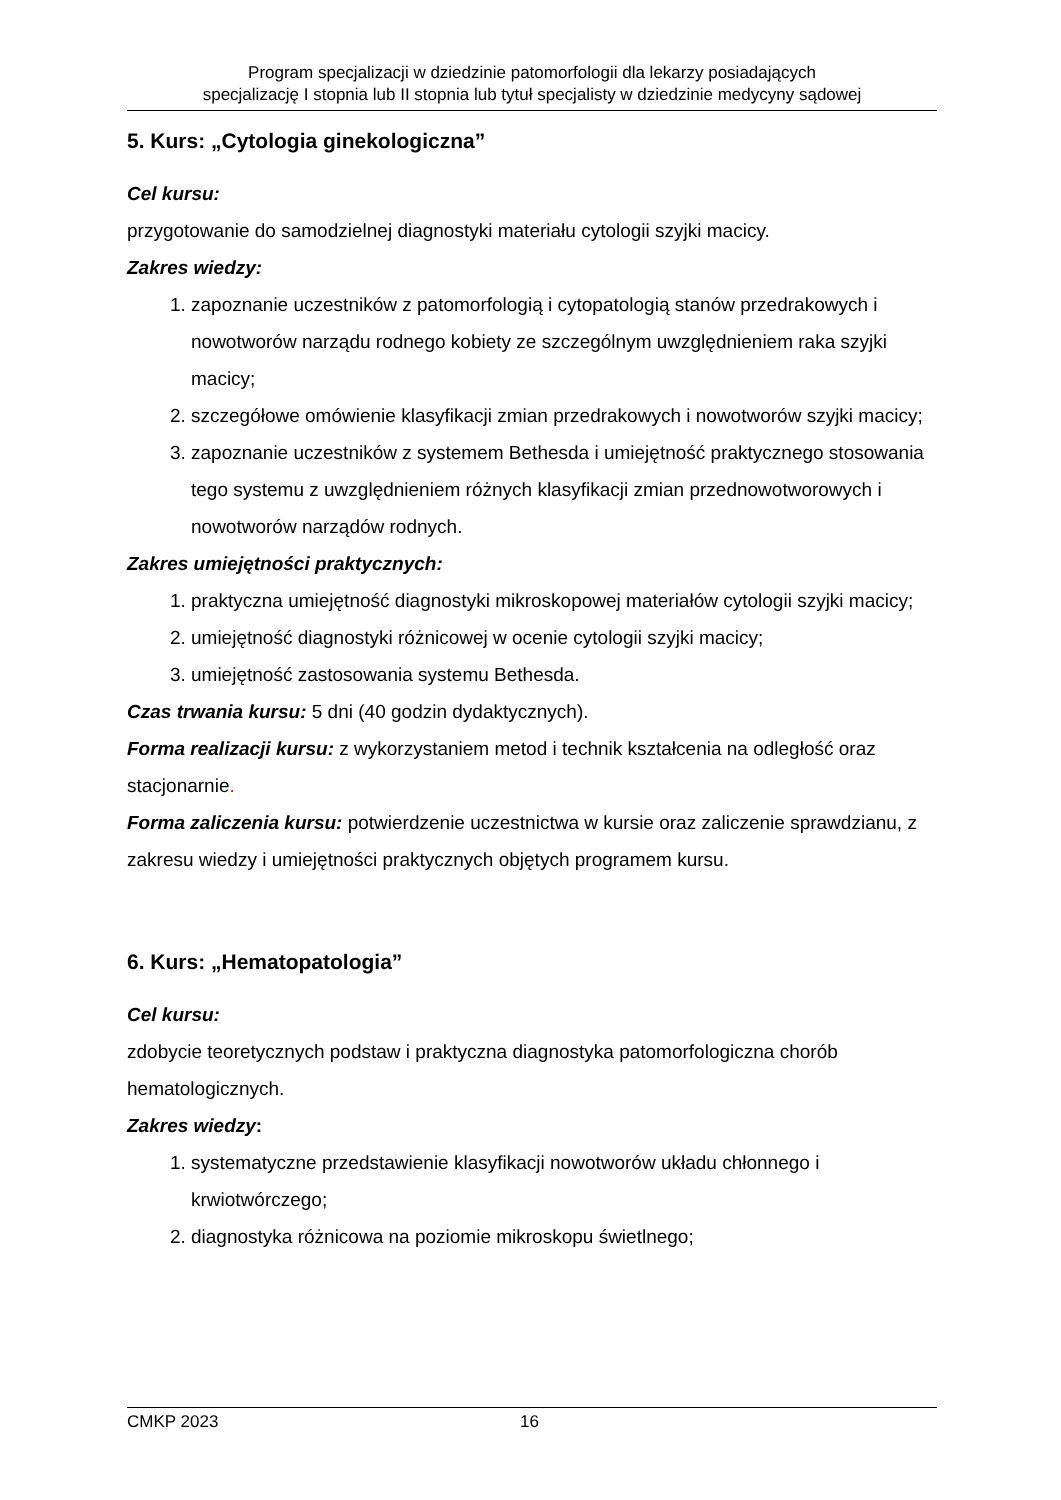Program specjalizacji w dziedzinie patomorfologii dla lekarzy posiadających
specjalizację I stopnia lub II stopnia lub tytuł specjalisty w dziedzinie medycyny sądowej
5. Kurs: „Cytologia ginekologiczna”
Cel kursu:
przygotowanie do samodzielnej diagnostyki materiału cytologii szyjki macicy.
Zakres wiedzy:
1. zapoznanie uczestników z patomorfologią i cytopatologią stanów przedrakowych i nowotworów narządu rodnego kobiety ze szczególnym uwzględnieniem raka szyjki macicy;
2. szczegółowe omówienie klasyfikacji zmian przedrakowych i nowotworów szyjki macicy;
3. zapoznanie uczestników z systemem Bethesda i umiejętność praktycznego stosowania tego systemu z uwzględnieniem różnych klasyfikacji zmian przednowotworowych i nowotworów narządów rodnych.
Zakres umiejętności praktycznych:
1. praktyczna umiejętność diagnostyki mikroskopowej materiałów cytologii szyjki macicy;
2. umiejętność diagnostyki różnicowej w ocenie cytologii szyjki macicy;
3. umiejętność zastosowania systemu Bethesda.
Czas trwania kursu: 5 dni (40 godzin dydaktycznych).
Forma realizacji kursu: z wykorzystaniem metod i technik kształcenia na odległość oraz stacjonarnie.
Forma zaliczenia kursu: potwierdzenie uczestnictwa w kursie oraz zaliczenie sprawdzianu, z zakresu wiedzy i umiejętności praktycznych objętych programem kursu.
6. Kurs: „Hematopatologia”
Cel kursu:
zdobycie teoretycznych podstaw i praktyczna diagnostyka patomorfologiczna chorób hematologicznych.
Zakres wiedzy:
1. systematyczne przedstawienie klasyfikacji nowotworów układu chłonnego i krwiotwórczego;
2. diagnostyka różnicowa na poziomie mikroskopu świetlnego;
CMKP 2023 16